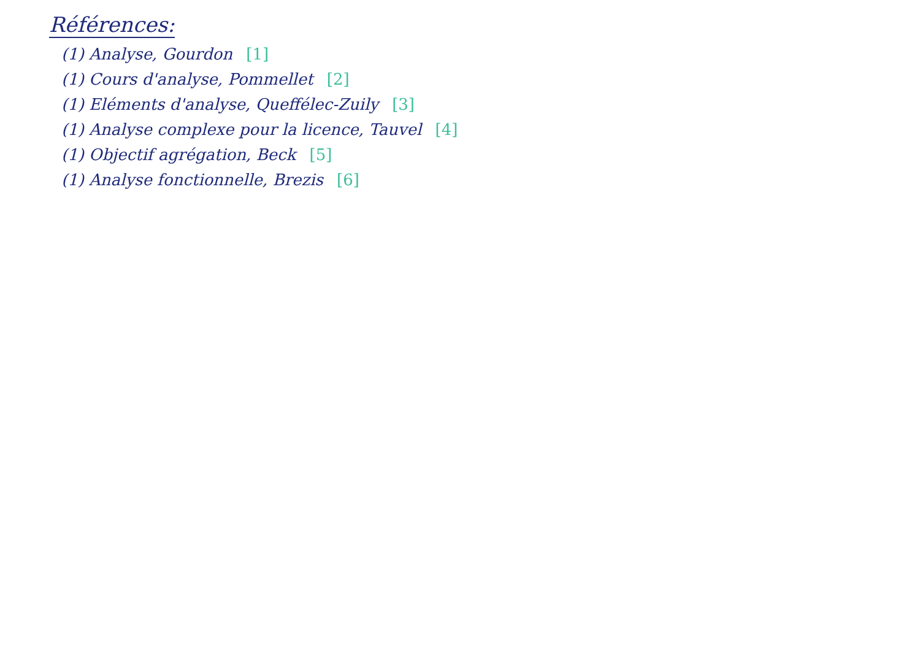Références:
(1) Analyse, Gourdon [1]
(1) Cours d'analyse, Pommellet [2]
(1) Eléments d'analyse, Queffélec-Zuily [3]
(1) Analyse complexe pour la licence, Tauvel [4]
(1) Objectif agrégation, Beck [5]
(1) Analyse fonctionnelle, Brezis [6]